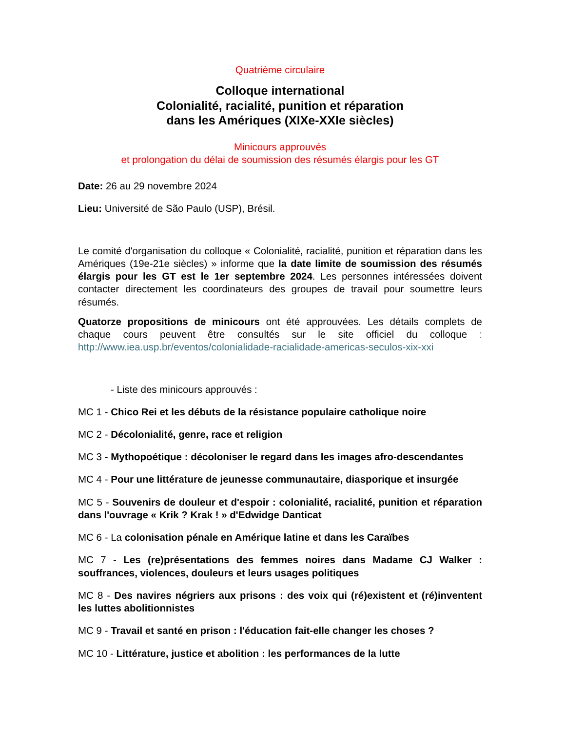Quatrième circulaire
Colloque international
Colonialité, racialité, punition et réparation
dans les Amériques (XIXe-XXIe siècles)
Minicours approuvés
et prolongation du délai de soumission des résumés élargis pour les GT
Date: 26 au 29 novembre 2024
Lieu: Université de São Paulo (USP), Brésil.
Le comité d'organisation du colloque « Colonialité, racialité, punition et réparation dans les Amériques (19e-21e siècles) » informe que la date limite de soumission des résumés élargis pour les GT est le 1er septembre 2024. Les personnes intéressées doivent contacter directement les coordinateurs des groupes de travail pour soumettre leurs résumés.
Quatorze propositions de minicours ont été approuvées. Les détails complets de chaque cours peuvent être consultés sur le site officiel du colloque : http://www.iea.usp.br/eventos/colonialidade-racialidade-americas-seculos-xix-xxi
- Liste des minicours approuvés :
MC 1 - Chico Rei et les débuts de la résistance populaire catholique noire
MC 2 - Décolonialité, genre, race et religion
MC 3 - Mythopoétique : décoloniser le regard dans les images afro-descendantes
MC 4 - Pour une littérature de jeunesse communautaire, diasporique et insurgée
MC 5 - Souvenirs de douleur et d'espoir : colonialité, racialité, punition et réparation dans l'ouvrage « Krik ? Krak ! » d'Edwidge Danticat
MC 6 - La colonisation pénale en Amérique latine et dans les Caraïbes
MC 7 - Les (re)présentations des femmes noires dans Madame CJ Walker : souffrances, violences, douleurs et leurs usages politiques
MC 8 - Des navires négriers aux prisons : des voix qui (ré)existent et (ré)inventent les luttes abolitionnistes
MC 9 - Travail et santé en prison : l'éducation fait-elle changer les choses ?
MC 10 - Littérature, justice et abolition : les performances de la lutte